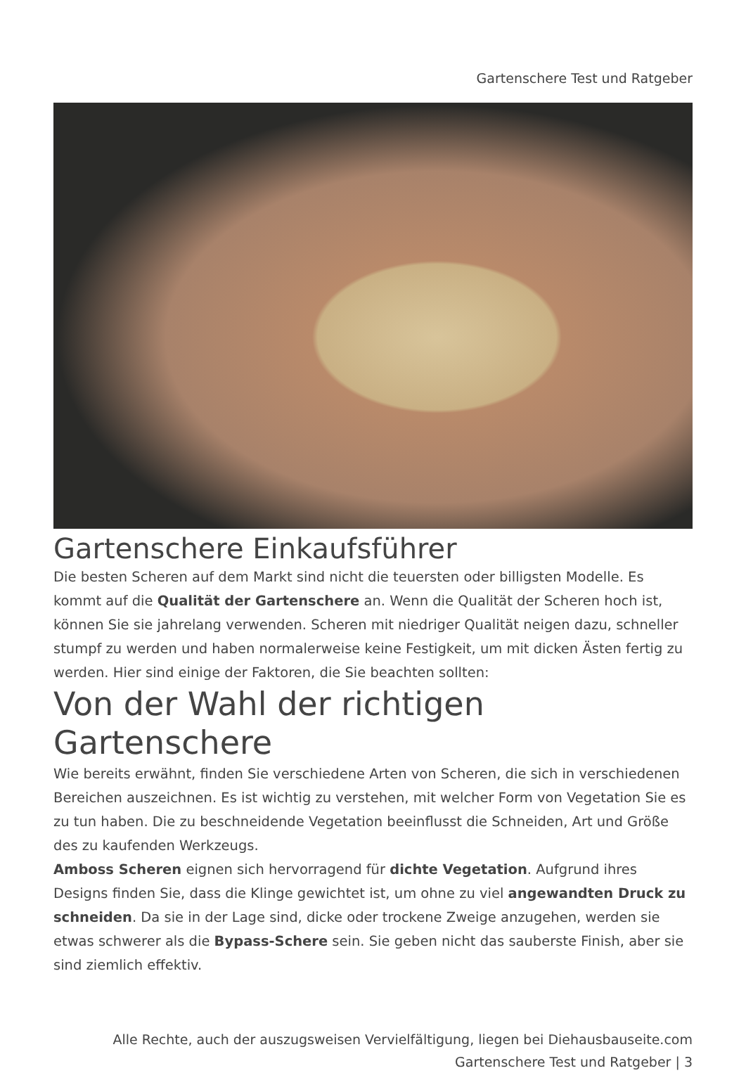Gartenschere Test und Ratgeber
Gartenschere Einkaufsführer
Die besten Scheren auf dem Markt sind nicht die teuersten oder billigsten Modelle. Es kommt auf die Qualität der Gartenschere an. Wenn die Qualität der Scheren hoch ist, können Sie sie jahrelang verwenden. Scheren mit niedriger Qualität neigen dazu, schneller stumpf zu werden und haben normalerweise keine Festigkeit, um mit dicken Ästen fertig zu werden. Hier sind einige der Faktoren, die Sie beachten sollten:
Von der Wahl der richtigen Gartenschere
Wie bereits erwähnt, finden Sie verschiedene Arten von Scheren, die sich in verschiedenen Bereichen auszeichnen. Es ist wichtig zu verstehen, mit welcher Form von Vegetation Sie es zu tun haben. Die zu beschneidende Vegetation beeinflusst die Schneiden, Art und Größe des zu kaufenden Werkzeugs.
Amboss Scheren eignen sich hervorragend für dichte Vegetation. Aufgrund ihres Designs finden Sie, dass die Klinge gewichtet ist, um ohne zu viel angewandten Druck zu schneiden. Da sie in der Lage sind, dicke oder trockene Zweige anzugehen, werden sie etwas schwerer als die Bypass-Schere sein. Sie geben nicht das sauberste Finish, aber sie sind ziemlich effektiv.
Alle Rechte, auch der auszugsweisen Vervielfältigung, liegen bei Diehausbauseite.com
Gartenschere Test und Ratgeber | 3